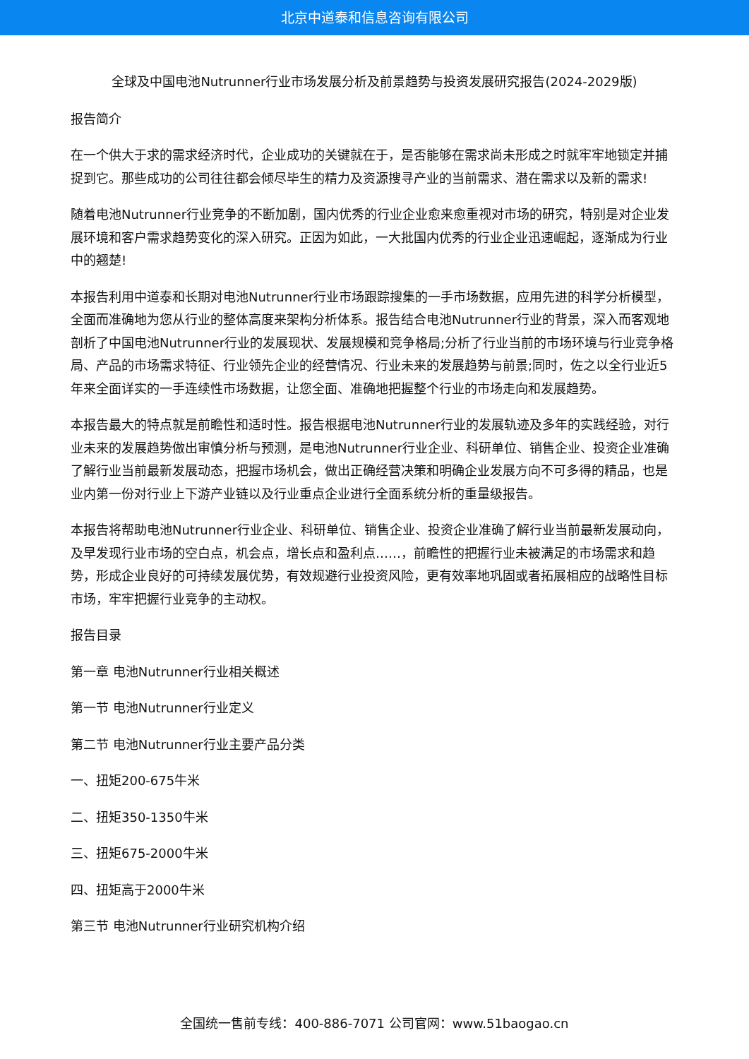北京中道泰和信息咨询有限公司
全球及中国电池Nutrunner行业市场发展分析及前景趋势与投资发展研究报告(2024-2029版)
报告简介
在一个供大于求的需求经济时代，企业成功的关键就在于，是否能够在需求尚未形成之时就牢牢地锁定并捕捉到它。那些成功的公司往往都会倾尽毕生的精力及资源搜寻产业的当前需求、潜在需求以及新的需求!
随着电池Nutrunner行业竞争的不断加剧，国内优秀的行业企业愈来愈重视对市场的研究，特别是对企业发展环境和客户需求趋势变化的深入研究。正因为如此，一大批国内优秀的行业企业迅速崛起，逐渐成为行业中的翘楚!
本报告利用中道泰和长期对电池Nutrunner行业市场跟踪搜集的一手市场数据，应用先进的科学分析模型，全面而准确地为您从行业的整体高度来架构分析体系。报告结合电池Nutrunner行业的背景，深入而客观地剖析了中国电池Nutrunner行业的发展现状、发展规模和竞争格局;分析了行业当前的市场环境与行业竞争格局、产品的市场需求特征、行业领先企业的经营情况、行业未来的发展趋势与前景;同时，佐之以全行业近5年来全面详实的一手连续性市场数据，让您全面、准确地把握整个行业的市场走向和发展趋势。
本报告最大的特点就是前瞻性和适时性。报告根据电池Nutrunner行业的发展轨迹及多年的实践经验，对行业未来的发展趋势做出审慎分析与预测，是电池Nutrunner行业企业、科研单位、销售企业、投资企业准确了解行业当前最新发展动态，把握市场机会，做出正确经营决策和明确企业发展方向不可多得的精品，也是业内第一份对行业上下游产业链以及行业重点企业进行全面系统分析的重量级报告。
本报告将帮助电池Nutrunner行业企业、科研单位、销售企业、投资企业准确了解行业当前最新发展动向，及早发现行业市场的空白点，机会点，增长点和盈利点……，前瞻性的把握行业未被满足的市场需求和趋势，形成企业良好的可持续发展优势，有效规避行业投资风险，更有效率地巩固或者拓展相应的战略性目标市场，牢牢把握行业竞争的主动权。
报告目录
第一章 电池Nutrunner行业相关概述
第一节 电池Nutrunner行业定义
第二节 电池Nutrunner行业主要产品分类
一、扭矩200-675牛米
二、扭矩350-1350牛米
三、扭矩675-2000牛米
四、扭矩高于2000牛米
第三节 电池Nutrunner行业研究机构介绍
全国统一售前专线：400-886-7071 公司官网：www.51baogao.cn